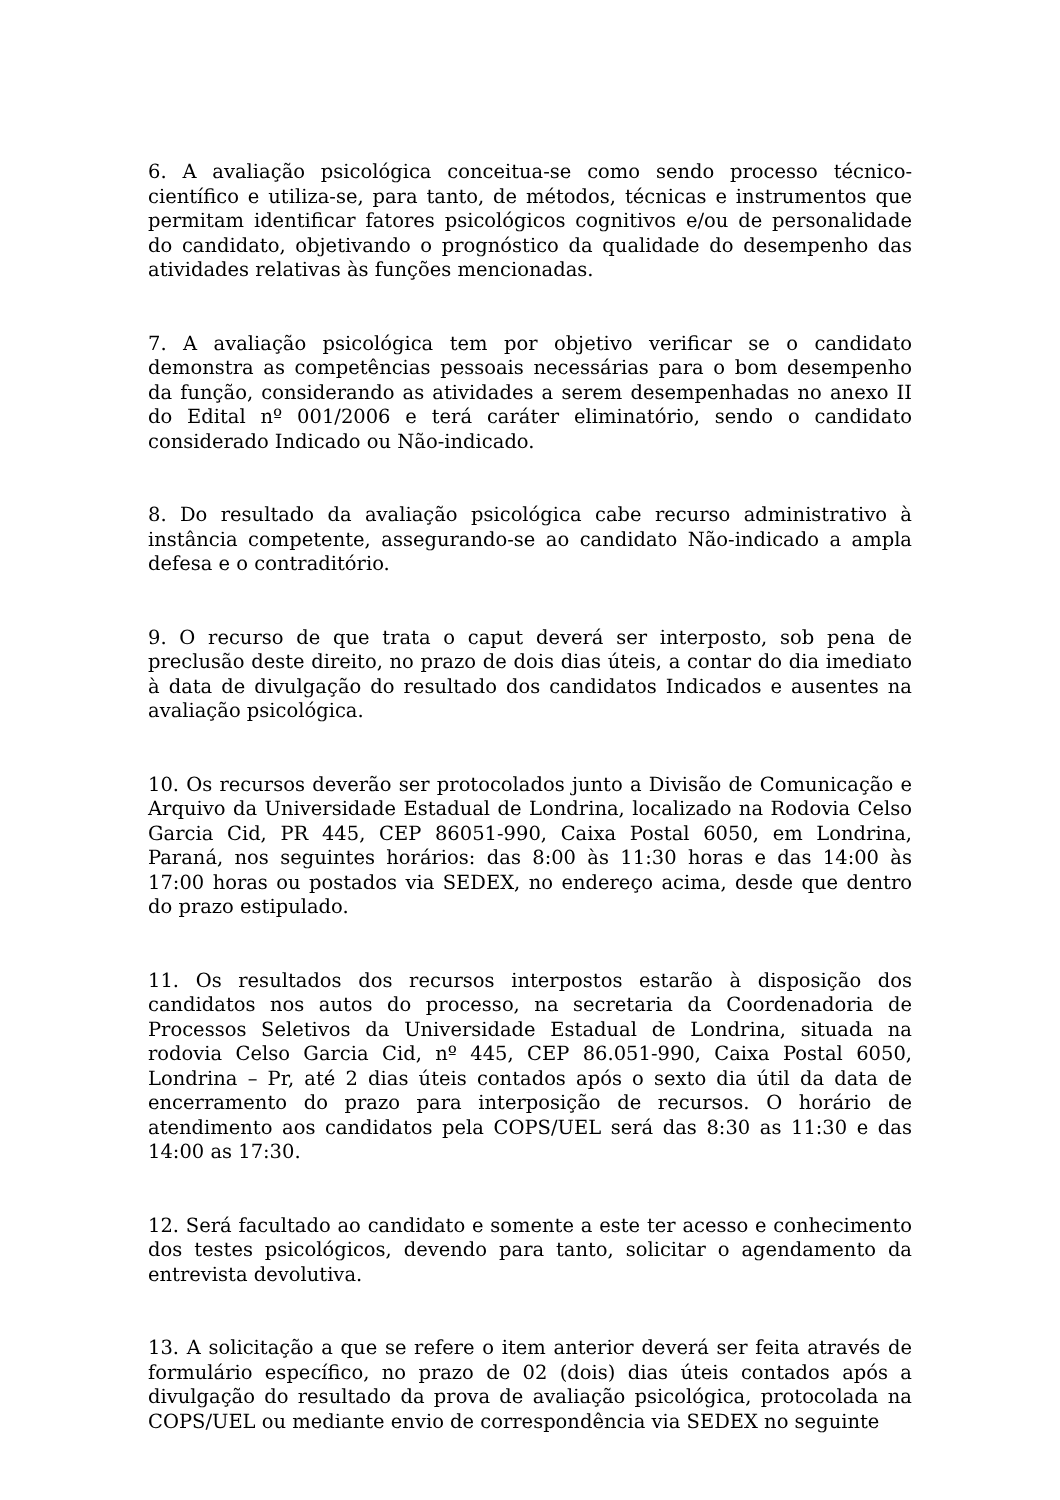6. A avaliação psicológica conceitua-se como sendo processo técnico-científico e utiliza-se, para tanto, de métodos, técnicas e instrumentos que permitam identificar fatores psicológicos cognitivos e/ou de personalidade do candidato, objetivando o prognóstico da qualidade do desempenho das atividades relativas às funções mencionadas.
7. A avaliação psicológica tem por objetivo verificar se o candidato demonstra as competências pessoais necessárias para o bom desempenho da função, considerando as atividades a serem desempenhadas no anexo II do Edital nº 001/2006 e terá caráter eliminatório, sendo o candidato considerado Indicado ou Não-indicado.
8. Do resultado da avaliação psicológica cabe recurso administrativo à instância competente, assegurando-se ao candidato Não-indicado a ampla defesa e o contraditório.
9. O recurso de que trata o caput deverá ser interposto, sob pena de preclusão deste direito, no prazo de dois dias úteis, a contar do dia imediato à data de divulgação do resultado dos candidatos Indicados e ausentes na avaliação psicológica.
10. Os recursos deverão ser protocolados junto a Divisão de Comunicação e Arquivo da Universidade Estadual de Londrina, localizado na Rodovia Celso Garcia Cid, PR 445, CEP 86051-990, Caixa Postal 6050, em Londrina, Paraná, nos seguintes horários: das 8:00 às 11:30 horas e das 14:00 às 17:00 horas ou postados via SEDEX, no endereço acima, desde que dentro do prazo estipulado.
11. Os resultados dos recursos interpostos estarão à disposição dos candidatos nos autos do processo, na secretaria da Coordenadoria de Processos Seletivos da Universidade Estadual de Londrina, situada na rodovia Celso Garcia Cid, nº 445, CEP 86.051-990, Caixa Postal 6050, Londrina – Pr, até 2 dias úteis contados após o sexto dia útil da data de encerramento do prazo para interposição de recursos. O horário de atendimento aos candidatos pela COPS/UEL será das 8:30 as 11:30 e das 14:00 as 17:30.
12. Será facultado ao candidato e somente a este ter acesso e conhecimento dos testes psicológicos, devendo para tanto, solicitar o agendamento da entrevista devolutiva.
13. A solicitação a que se refere o item anterior deverá ser feita através de formulário específico, no prazo de 02 (dois) dias úteis contados após a divulgação do resultado da prova de avaliação psicológica, protocolada na COPS/UEL ou mediante envio de correspondência via SEDEX no seguinte